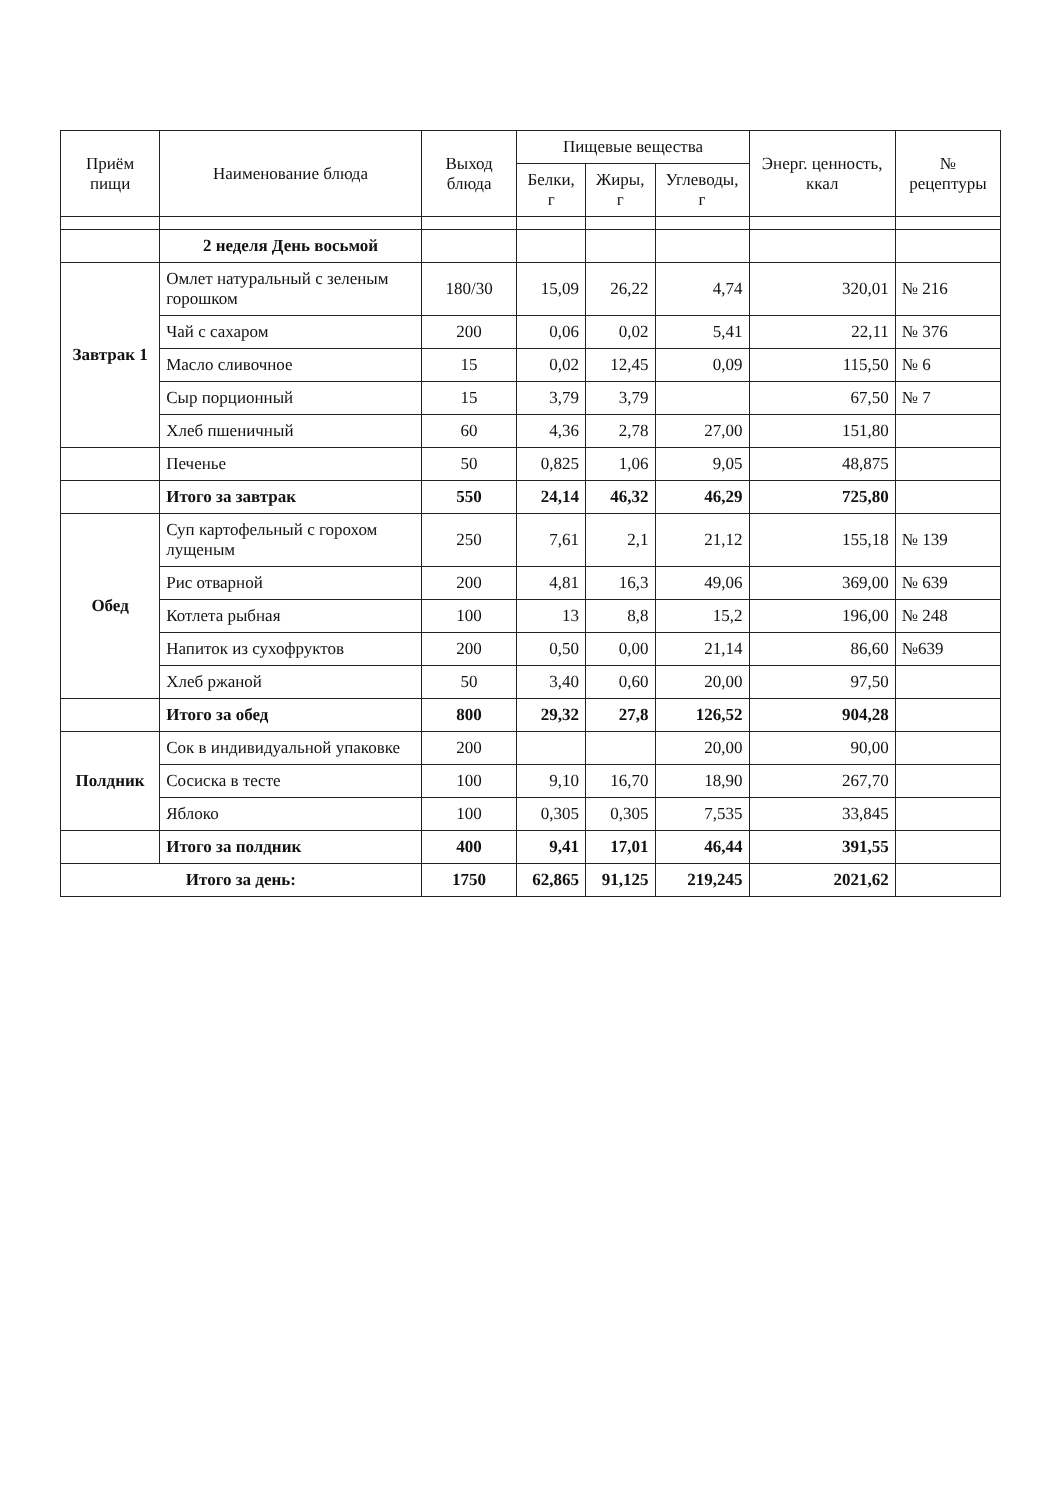| Приём пищи | Наименование блюда | Выход блюда | Пищевые вещества | | | Энерг. ценность, ккал | № рецептуры |
| --- | --- | --- | --- | --- | --- | --- | --- |
| | | | Белки, г | Жиры, г | Углеводы, г | | |
| | 2 неделя День восьмой | | | | | | |
| Завтрак 1 | Омлет натуральный с зеленым горошком | 180/30 | 15,09 | 26,22 | 4,74 | 320,01 | № 216 |
| | Чай с сахаром | 200 | 0,06 | 0,02 | 5,41 | 22,11 | № 376 |
| | Масло сливочное | 15 | 0,02 | 12,45 | 0,09 | 115,50 | № 6 |
| | Сыр порционный | 15 | 3,79 | 3,79 | | 67,50 | № 7 |
| | Хлеб пшеничный | 60 | 4,36 | 2,78 | 27,00 | 151,80 | |
| | Печенье | 50 | 0,825 | 1,06 | 9,05 | 48,875 | |
| | Итого за завтрак | 550 | 24,14 | 46,32 | 46,29 | 725,80 | |
| Обед | Суп картофельный с горохом лущеным | 250 | 7,61 | 2,1 | 21,12 | 155,18 | № 139 |
| | Рис отварной | 200 | 4,81 | 16,3 | 49,06 | 369,00 | № 639 |
| | Котлета рыбная | 100 | 13 | 8,8 | 15,2 | 196,00 | № 248 |
| | Напиток из сухофруктов | 200 | 0,50 | 0,00 | 21,14 | 86,60 | №639 |
| | Хлеб ржаной | 50 | 3,40 | 0,60 | 20,00 | 97,50 | |
| | Итого за обед | 800 | 29,32 | 27,8 | 126,52 | 904,28 | |
| Полдник | Сок в индивидуальной упаковке | 200 | | | 20,00 | 90,00 | |
| | Сосиска в тесте | 100 | 9,10 | 16,70 | 18,90 | 267,70 | |
| | Яблоко | 100 | 0,305 | 0,305 | 7,535 | 33,845 | |
| | Итого за полдник | 400 | 9,41 | 17,01 | 46,44 | 391,55 | |
| Итого за день: | | 1750 | 62,865 | 91,125 | 219,245 | 2021,62 | |